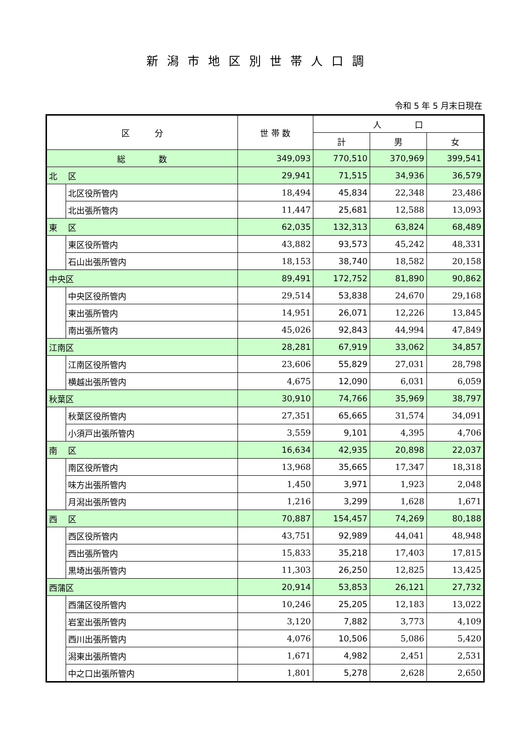新潟市地区別世帯人口調
令和 5 年 5 月末日現在
| 区 分 | | 世 帯 数 | 人 口 | | |
| --- | --- | --- | --- | --- | --- |
| | | | 計 | 男 | 女 |
| 総 数 | | 349,093 | 770,510 | 370,969 | 399,541 |
| 北 区 | | 29,941 | 71,515 | 34,936 | 36,579 |
| | 北区役所管内 | 18,494 | 45,834 | 22,348 | 23,486 |
| | 北出張所管内 | 11,447 | 25,681 | 12,588 | 13,093 |
| 東 区 | | 62,035 | 132,313 | 63,824 | 68,489 |
| | 東区役所管内 | 43,882 | 93,573 | 45,242 | 48,331 |
| | 石山出張所管内 | 18,153 | 38,740 | 18,582 | 20,158 |
| 中央区 | | 89,491 | 172,752 | 81,890 | 90,862 |
| | 中央区役所管内 | 29,514 | 53,838 | 24,670 | 29,168 |
| | 東出張所管内 | 14,951 | 26,071 | 12,226 | 13,845 |
| | 南出張所管内 | 45,026 | 92,843 | 44,994 | 47,849 |
| 江南区 | | 28,281 | 67,919 | 33,062 | 34,857 |
| | 江南区役所管内 | 23,606 | 55,829 | 27,031 | 28,798 |
| | 横越出張所管内 | 4,675 | 12,090 | 6,031 | 6,059 |
| 秋葉区 | | 30,910 | 74,766 | 35,969 | 38,797 |
| | 秋葉区役所管内 | 27,351 | 65,665 | 31,574 | 34,091 |
| | 小須戸出張所管内 | 3,559 | 9,101 | 4,395 | 4,706 |
| 南 区 | | 16,634 | 42,935 | 20,898 | 22,037 |
| | 南区役所管内 | 13,968 | 35,665 | 17,347 | 18,318 |
| | 味方出張所管内 | 1,450 | 3,971 | 1,923 | 2,048 |
| | 月潟出張所管内 | 1,216 | 3,299 | 1,628 | 1,671 |
| 西 区 | | 70,887 | 154,457 | 74,269 | 80,188 |
| | 西区役所管内 | 43,751 | 92,989 | 44,041 | 48,948 |
| | 西出張所管内 | 15,833 | 35,218 | 17,403 | 17,815 |
| | 黒埼出張所管内 | 11,303 | 26,250 | 12,825 | 13,425 |
| 西蒲区 | | 20,914 | 53,853 | 26,121 | 27,732 |
| | 西蒲区役所管内 | 10,246 | 25,205 | 12,183 | 13,022 |
| | 岩室出張所管内 | 3,120 | 7,882 | 3,773 | 4,109 |
| | 西川出張所管内 | 4,076 | 10,506 | 5,086 | 5,420 |
| | 潟東出張所管内 | 1,671 | 4,982 | 2,451 | 2,531 |
| | 中之口出張所管内 | 1,801 | 5,278 | 2,628 | 2,650 |